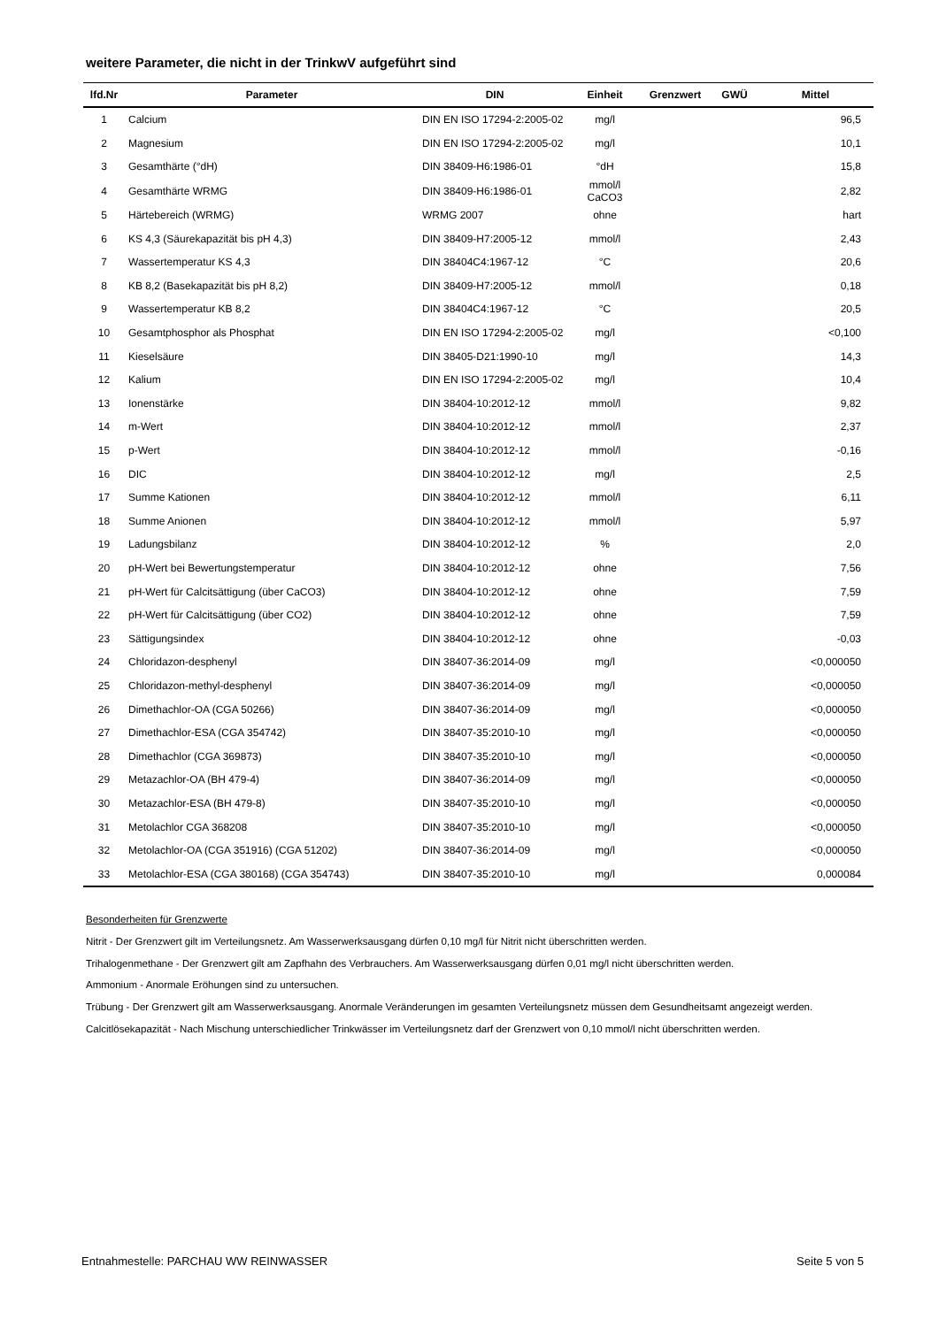weitere Parameter, die nicht in der TrinkwV aufgeführt sind
| lfd.Nr | Parameter | DIN | Einheit | Grenzwert | GWÜ | Mittel |
| --- | --- | --- | --- | --- | --- | --- |
| 1 | Calcium | DIN EN ISO 17294-2:2005-02 | mg/l | | | 96,5 |
| 2 | Magnesium | DIN EN ISO 17294-2:2005-02 | mg/l | | | 10,1 |
| 3 | Gesamthärte (°dH) | DIN 38409-H6:1986-01 | °dH | | | 15,8 |
| 4 | Gesamthärte WRMG | DIN 38409-H6:1986-01 | mmol/l CaCO3 | | | 2,82 |
| 5 | Härtebereich (WRMG) | WRMG 2007 | ohne | | | hart |
| 6 | KS 4,3 (Säurekapazität bis pH 4,3) | DIN 38409-H7:2005-12 | mmol/l | | | 2,43 |
| 7 | Wassertemperatur KS 4,3 | DIN 38404C4:1967-12 | °C | | | 20,6 |
| 8 | KB 8,2 (Basekapazität bis pH 8,2) | DIN 38409-H7:2005-12 | mmol/l | | | 0,18 |
| 9 | Wassertemperatur KB 8,2 | DIN 38404C4:1967-12 | °C | | | 20,5 |
| 10 | Gesamtphosphor als Phosphat | DIN EN ISO 17294-2:2005-02 | mg/l | | | <0,100 |
| 11 | Kieselsäure | DIN 38405-D21:1990-10 | mg/l | | | 14,3 |
| 12 | Kalium | DIN EN ISO 17294-2:2005-02 | mg/l | | | 10,4 |
| 13 | Ionenstärke | DIN 38404-10:2012-12 | mmol/l | | | 9,82 |
| 14 | m-Wert | DIN 38404-10:2012-12 | mmol/l | | | 2,37 |
| 15 | p-Wert | DIN 38404-10:2012-12 | mmol/l | | | -0,16 |
| 16 | DIC | DIN 38404-10:2012-12 | mg/l | | | 2,5 |
| 17 | Summe Kationen | DIN 38404-10:2012-12 | mmol/l | | | 6,11 |
| 18 | Summe Anionen | DIN 38404-10:2012-12 | mmol/l | | | 5,97 |
| 19 | Ladungsbilanz | DIN 38404-10:2012-12 | % | | | 2,0 |
| 20 | pH-Wert bei Bewertungstemperatur | DIN 38404-10:2012-12 | ohne | | | 7,56 |
| 21 | pH-Wert für Calcitsättigung (über CaCO3) | DIN 38404-10:2012-12 | ohne | | | 7,59 |
| 22 | pH-Wert für Calcitsättigung (über CO2) | DIN 38404-10:2012-12 | ohne | | | 7,59 |
| 23 | Sättigungsindex | DIN 38404-10:2012-12 | ohne | | | -0,03 |
| 24 | Chloridazon-desphenyl | DIN 38407-36:2014-09 | mg/l | | | <0,000050 |
| 25 | Chloridazon-methyl-desphenyl | DIN 38407-36:2014-09 | mg/l | | | <0,000050 |
| 26 | Dimethachlor-OA (CGA 50266) | DIN 38407-36:2014-09 | mg/l | | | <0,000050 |
| 27 | Dimethachlor-ESA (CGA 354742) | DIN 38407-35:2010-10 | mg/l | | | <0,000050 |
| 28 | Dimethachlor (CGA 369873) | DIN 38407-35:2010-10 | mg/l | | | <0,000050 |
| 29 | Metazachlor-OA (BH 479-4) | DIN 38407-36:2014-09 | mg/l | | | <0,000050 |
| 30 | Metazachlor-ESA (BH 479-8) | DIN 38407-35:2010-10 | mg/l | | | <0,000050 |
| 31 | Metolachlor CGA 368208 | DIN 38407-35:2010-10 | mg/l | | | <0,000050 |
| 32 | Metolachlor-OA (CGA 351916) (CGA 51202) | DIN 38407-36:2014-09 | mg/l | | | <0,000050 |
| 33 | Metolachlor-ESA (CGA 380168) (CGA 354743) | DIN 38407-35:2010-10 | mg/l | | | 0,000084 |
Besonderheiten für Grenzwerte
Nitrit - Der Grenzwert gilt im Verteilungsnetz. Am Wasserwerksausgang dürfen 0,10 mg/l für Nitrit nicht überschritten werden.
Trihalogenmethane - Der Grenzwert gilt am Zapfhahn des Verbrauchers. Am Wasserwerksausgang dürfen 0,01 mg/l nicht überschritten werden.
Ammonium - Anormale Eröhungen sind zu untersuchen.
Trübung - Der Grenzwert gilt am Wasserwerksausgang. Anormale Veränderungen im gesamten Verteilungsnetz müssen dem Gesundheitsamt angezeigt werden.
Calcitlösekapazität - Nach Mischung unterschiedlicher Trinkwässer im Verteilungsnetz darf der Grenzwert von 0,10 mmol/l nicht überschritten werden.
Entnahmestelle: PARCHAU WW REINWASSER Seite 5 von 5